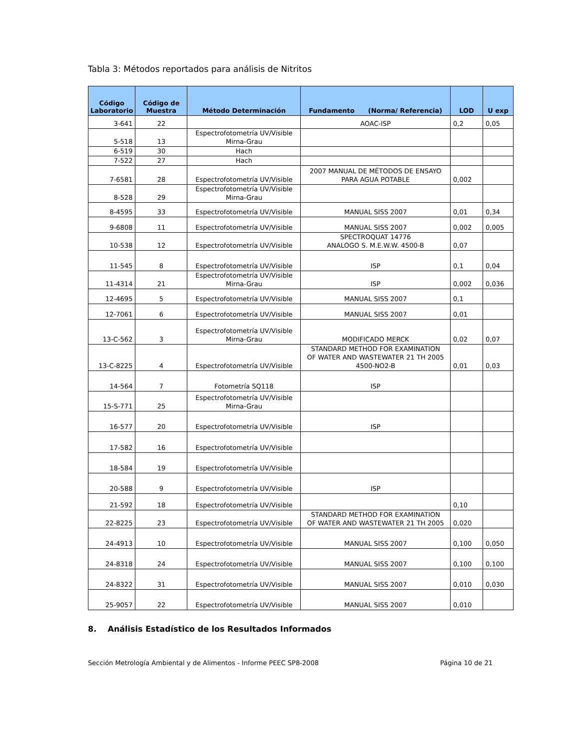Tabla 3: Métodos reportados para análisis de Nitritos
| Código Laboratorio | Código de Muestra | Método Determinación | Fundamento (Norma/ Referencia) | LOD | U exp |
| --- | --- | --- | --- | --- | --- |
| 3-641 | 22 | | AOAC-ISP | 0,2 | 0,05 |
| 5-518 | 13 | Espectrofotometría UV/Visible Mirna-Grau | | | |
| 6-519 | 30 | Hach | | | |
| 7-522 | 27 | Hach | | | |
| 7-6581 | 28 | Espectrofotometría UV/Visible | 2007 MANUAL DE MÉTODOS DE ENSAYO PARA AGUA POTABLE | 0,002 | |
| 8-528 | 29 | Espectrofotometría UV/Visible Mirna-Grau | | | |
| 8-4595 | 33 | Espectrofotometría UV/Visible | MANUAL SISS 2007 | 0,01 | 0,34 |
| 9-6808 | 11 | Espectrofotometría UV/Visible | MANUAL SISS 2007 | 0,002 | 0,005 |
| 10-538 | 12 | Espectrofotometría UV/Visible | SPECTROQUAT 14776 ANALOGO S. M.E.W.W. 4500-B | 0,07 | |
| 11-545 | 8 | Espectrofotometría UV/Visible | ISP | 0,1 | 0,04 |
| 11-4314 | 21 | Espectrofotometría UV/Visible Mirna-Grau | ISP | 0,002 | 0,036 |
| 12-4695 | 5 | Espectrofotometría UV/Visible | MANUAL SISS 2007 | 0,1 | |
| 12-7061 | 6 | Espectrofotometría UV/Visible | MANUAL SISS 2007 | 0,01 | |
| 13-C-562 | 3 | Espectrofotometría UV/Visible Mirna-Grau | MODIFICADO MERCK | 0,02 | 0,07 |
| 13-C-8225 | 4 | Espectrofotometría UV/Visible | STANDARD METHOD FOR EXAMINATION OF WATER AND WASTEWATER 21 TH 2005 4500-NO2-B | 0,01 | 0,03 |
| 14-564 | 7 | Fotometría SQ118 | ISP | | |
| 15-S-771 | 25 | Espectrofotometría UV/Visible Mirna-Grau | | | |
| 16-577 | 20 | Espectrofotometría UV/Visible | ISP | | |
| 17-582 | 16 | Espectrofotometría UV/Visible | | | |
| 18-584 | 19 | Espectrofotometría UV/Visible | | | |
| 20-588 | 9 | Espectrofotometría UV/Visible | ISP | | |
| 21-592 | 18 | Espectrofotometría UV/Visible | | 0,10 | |
| 22-8225 | 23 | Espectrofotometría UV/Visible | STANDARD METHOD FOR EXAMINATION OF WATER AND WASTEWATER 21 TH 2005 | 0,020 | |
| 24-4913 | 10 | Espectrofotometría UV/Visible | MANUAL SISS 2007 | 0,100 | 0,050 |
| 24-8318 | 24 | Espectrofotometría UV/Visible | MANUAL SISS 2007 | 0,100 | 0,100 |
| 24-8322 | 31 | Espectrofotometría UV/Visible | MANUAL SISS 2007 | 0,010 | 0,030 |
| 25-9057 | 22 | Espectrofotometría UV/Visible | MANUAL SISS 2007 | 0,010 | |
8. Análisis Estadístico de los Resultados Informados
Sección Metrología Ambiental y de Alimentos - Informe PEEC SP8-2008 Página 10 de 21